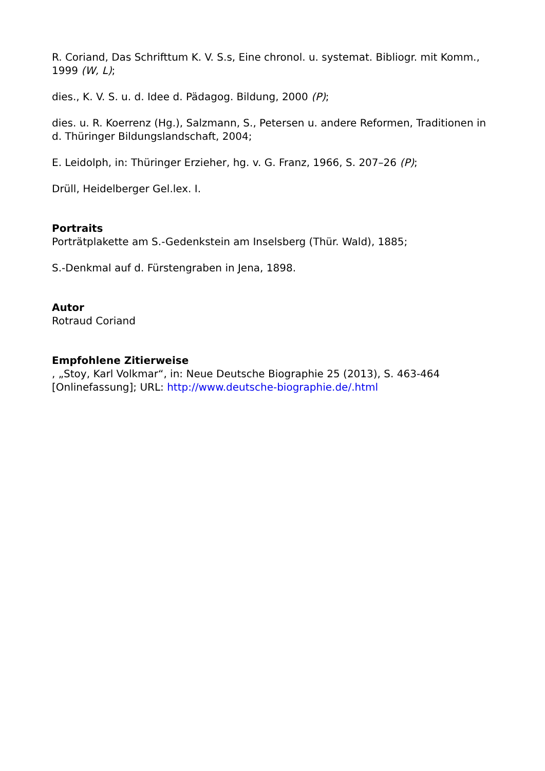R. Coriand, Das Schrifttum K. V. S.s, Eine chronol. u. systemat. Bibliogr. mit Komm., 1999 (W, L);
dies., K. V. S. u. d. Idee d. Pädagog. Bildung, 2000 (P);
dies. u. R. Koerrenz (Hg.), Salzmann, S., Petersen u. andere Reformen, Traditionen in d. Thüringer Bildungslandschaft, 2004;
E. Leidolph, in: Thüringer Erzieher, hg. v. G. Franz, 1966, S. 207–26 (P);
Drüll, Heidelberger Gel.lex. I.
Portraits
Porträtplakette am S.-Gedenkstein am Inselsberg (Thür. Wald), 1885;
S.-Denkmal auf d. Fürstengraben in Jena, 1898.
Autor
Rotraud Coriand
Empfohlene Zitierweise
, „Stoy, Karl Volkmar“, in: Neue Deutsche Biographie 25 (2013), S. 463-464 [Onlinefassung]; URL: http://www.deutsche-biographie.de/.html